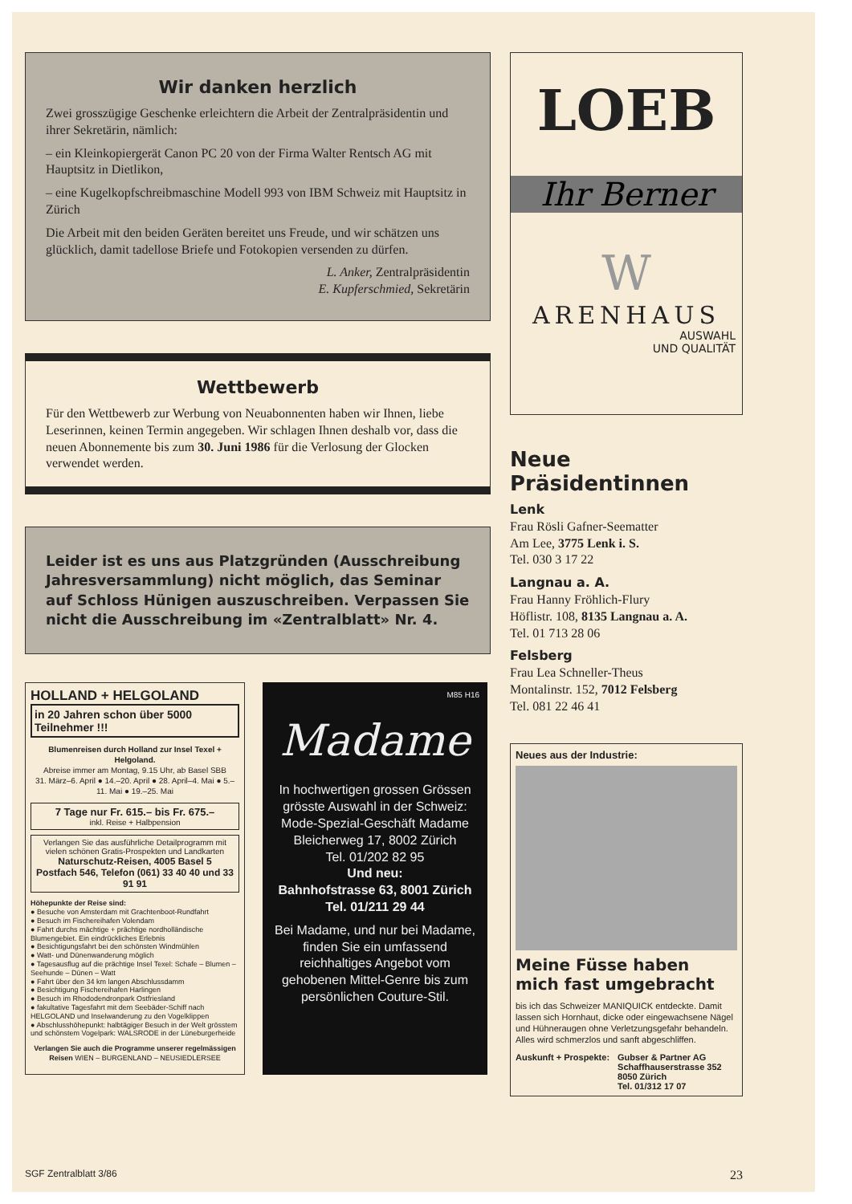Wir danken herzlich
Zwei grosszügige Geschenke erleichtern die Arbeit der Zentralpräsidentin und ihrer Sekretärin, nämlich:
– ein Kleinkopiergerät Canon PC 20 von der Firma Walter Rentsch AG mit Hauptsitz in Dietlikon,
– eine Kugelkopfschreibmaschine Modell 993 von IBM Schweiz mit Hauptsitz in Zürich
Die Arbeit mit den beiden Geräten bereitet uns Freude, und wir schätzen uns glücklich, damit tadellose Briefe und Fotokopien versenden zu dürfen.
L. Anker, Zentralpräsidentin
E. Kupferschmied, Sekretärin
Wettbewerb
Für den Wettbewerb zur Werbung von Neuabonnenten haben wir Ihnen, liebe Leserinnen, keinen Termin angegeben. Wir schlagen Ihnen deshalb vor, dass die neuen Abonnemente bis zum 30. Juni 1986 für die Verlosung der Glocken verwendet werden.
Leider ist es uns aus Platzgründen (Ausschreibung Jahresversammlung) nicht möglich, das Seminar auf Schloss Hünigen auszuschreiben. Verpassen Sie nicht die Ausschreibung im «Zentralblatt» Nr. 4.
HOLLAND + HELGOLAND
in 20 Jahren schon über 5000 Teilnehmer !!!
Blumenreisen durch Holland zur Insel Texel + Helgoland.
Abreise immer am Montag, 9.15 Uhr, ab Basel SBB
31. März–6. April ● 14.–20. April ● 28. April–4. Mai ● 5.–11. Mai ● 19.–25. Mai
7 Tage nur Fr. 615.– bis Fr. 675.–
inkl. Reise + Halbpension
Verlangen Sie das ausführliche Detailprogramm mit vielen schönen Gratis-Prospekten und Landkarten
Naturschutz-Reisen, 4005 Basel 5
Postfach 546, Telefon (061) 33 40 40 und 33 91 91
Höhepunkte der Reise sind:
● Besuche von Amsterdam mit Grachtenboot-Rundfahrt
● Besuch im Fischereihafen Volendam
● Fahrt durchs mächtige + prächtige nordholländische Blumengebiet. Ein eindrückliches Erlebnis
● Besichtigungsfahrt bei den schönsten Windmühlen
● Watt- und Dünenwanderung möglich
● Tagesausflug auf die prächtige Insel Texel: Schafe – Blumen – Seehunde – Dünen – Watt
● Fahrt über den 34 km langen Abschlussdamm
● Besichtigung Fischereihafen Harlingen
● Besuch im Rhododendronpark Ostfriesland
● fakultative Tagesfahrt mit dem Seebäder-Schiff nach HELGOLAND und Inselwanderung zu den Vogelklippen
● Abschlusshöhepunkt: halbtägiger Besuch in der Welt grösstem und schönstem Vogelpark: WALSRODE in der Lüneburgerheide
Verlangen Sie auch die Programme unserer regelmässigen Reisen WIEN – BURGENLAND – NEUSIEDLERSEE
M85 H16
Madame
In hochwertigen grossen Grössen grösste Auswahl in der Schweiz:
Mode-Spezial-Geschäft Madame
Bleicherweg 17, 8002 Zürich
Tel. 01/202 82 95
Und neu:
Bahnhofstrasse 63, 8001 Zürich
Tel. 01/211 29 44
Bei Madame, und nur bei Madame, finden Sie ein umfassend reichhaltiges Angebot vom gehobenen Mittel-Genre bis zum persönlichen Couture-Stil.
LOEB
Ihr Berner
W
ARENHAUS
AUSWAHL
UND QUALITÄT
Neue Präsidentinnen
Lenk
Frau Rösli Gafner-Seematter
Am Lee, 3775 Lenk i. S.
Tel. 030 3 17 22
Langnau a. A.
Frau Hanny Fröhlich-Flury
Höflistr. 108, 8135 Langnau a. A.
Tel. 01 713 28 06
Felsberg
Frau Lea Schneller-Theus
Montalinstr. 152, 7012 Felsberg
Tel. 081 22 46 41
Neues aus der Industrie:
Meine Füsse haben mich fast umgebracht
bis ich das Schweizer MANIQUICK entdeckte. Damit lassen sich Hornhaut, dicke oder eingewachsene Nägel und Hühneraugen ohne Verletzungsgefahr behandeln. Alles wird schmerzlos und sanft abgeschliffen.
Auskunft + Prospekte: Gubser & Partner AG
Schaffhauserstrasse 352
8050 Zürich
Tel. 01/312 17 07
SGF Zentralblatt 3/86 23